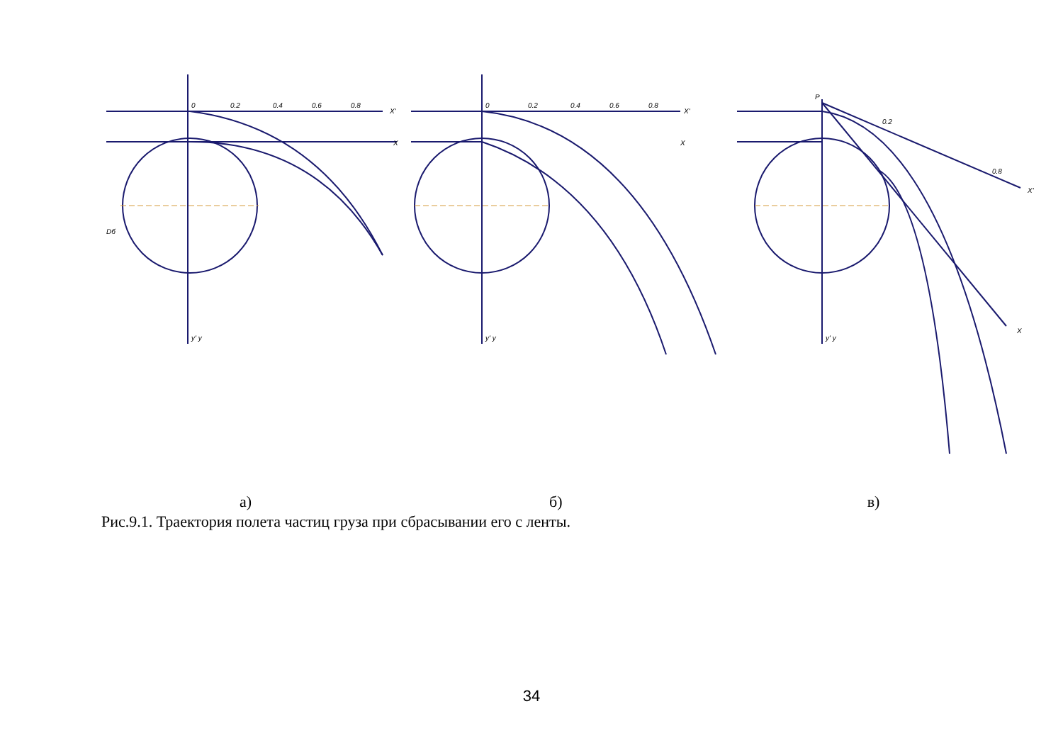0
0.2
0.4
0.6
0.8
X'
X
y' y
Dб
0
0.2
0.4
0.6
0.8
X'
X
y' y
P
0.2
0.8
X'
X
y' y
а) б) в)
Рис.9.1. Траектория полета частиц груза при сбрасывании его с ленты.
34